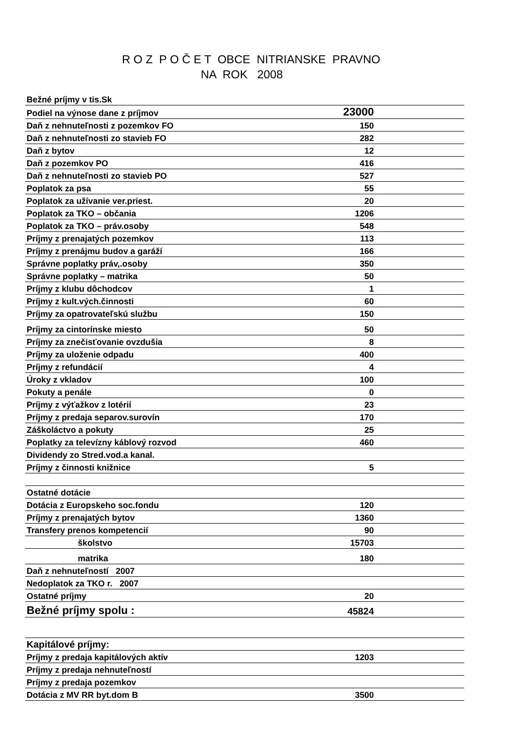R O Z P O Č E T OBCE NITRIANSKE PRAVNO
NA ROK 2008
| Bežné príjmy v tis.Sk | |
| Podiel na výnose dane z príjmov | 23000 |
| Daň z nehnuteľnosti z pozemkov FO | 150 |
| Daň z nehnuteľnosti zo stavieb FO | 282 |
| Daň z bytov | 12 |
| Daň z pozemkov PO | 416 |
| Daň z nehnuteľnosti zo stavieb PO | 527 |
| Poplatok za psa | 55 |
| Poplatok za užívanie ver.priest. | 20 |
| Poplatok za TKO – občania | 1206 |
| Poplatok za TKO – práv.osoby | 548 |
| Príjmy z prenajatých pozemkov | 113 |
| Príjmy z prenájmu budov a garáží | 166 |
| Správne poplatky práv,.osoby | 350 |
| Správne poplatky – matrika | 50 |
| Príjmy z klubu dôchodcov | 1 |
| Príjmy z kult.vých.činnosti | 60 |
| Príjmy za opatrovateľskú službu | 150 |
| Príjmy za cintorínske miesto | 50 |
| Príjmy za znečisťovanie ovzdušia | 8 |
| Príjmy za uloženie odpadu | 400 |
| Príjmy z refundácií | 4 |
| Úroky z vkladov | 100 |
| Pokuty a penále | 0 |
| Príjmy z výťažkov z lotérií | 23 |
| Príjmy z predaja separov.surovín | 170 |
| Záškoláctvo a pokuty | 25 |
| Poplatky za televízny káblový rozvod | 460 |
| Dividendy zo Stred.vod.a kanal. | |
| Príjmy z činnosti knižnice | 5 |
| Ostatné dotácie | |
| Dotácia z Europskeho soc.fondu | 120 |
| Príjmy z prenajatých bytov | 1360 |
| Transfery prenos kompetencií | 90 |
| školstvo | 15703 |
| matrika | 180 |
| Daň z nehnuteľností 2007 | |
| Nedoplatok za TKO r. 2007 | |
| Ostatné príjmy | 20 |
| Bežné príjmy spolu : | 45824 |
| Kapitálové príjmy: | |
| Príjmy z predaja kapitálových aktív | 1203 |
| Príjmy z predaja nehnuteľností | |
| Príjmy z predaja pozemkov | |
| Dotácia z MV RR byt.dom B | 3500 |